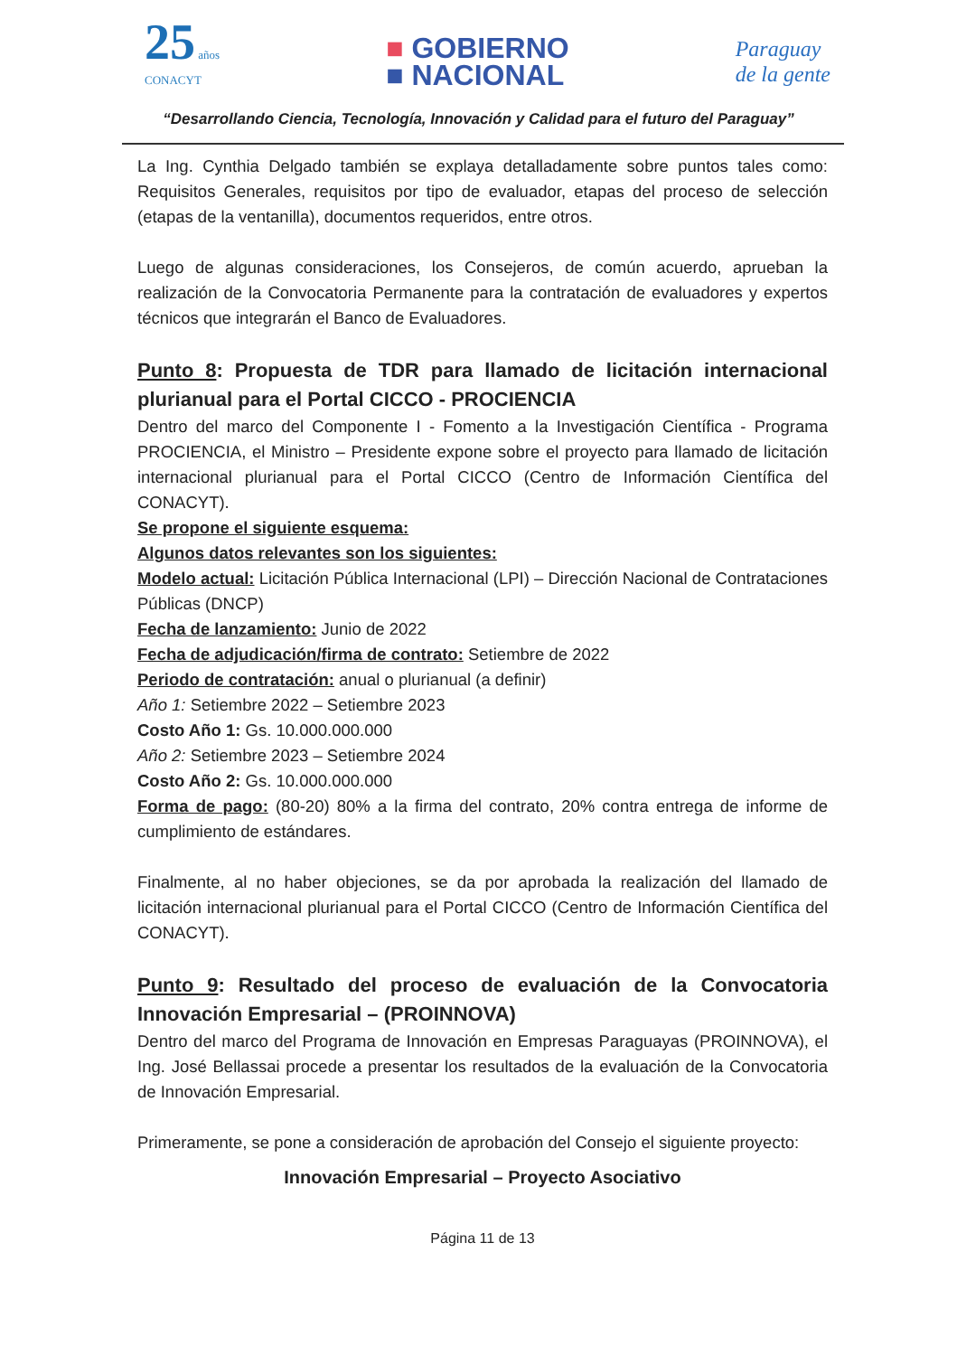25 años
CONACYT
■ GOBIERNO
■ NACIONAL
Paraguay
de la gente
“Desarrollando Ciencia, Tecnología, Innovación y Calidad para el futuro del Paraguay”
La Ing. Cynthia Delgado también se explaya detalladamente sobre puntos tales como: Requisitos Generales, requisitos por tipo de evaluador, etapas del proceso de selección (etapas de la ventanilla), documentos requeridos, entre otros.
Luego de algunas consideraciones, los Consejeros, de común acuerdo, aprueban la realización de la Convocatoria Permanente para la contratación de evaluadores y expertos técnicos que integrarán el Banco de Evaluadores.
Punto 8: Propuesta de TDR para llamado de licitación internacional plurianual para el Portal CICCO - PROCIENCIA
Dentro del marco del Componente I - Fomento a la Investigación Científica - Programa PROCIENCIA, el Ministro – Presidente expone sobre el proyecto para llamado de licitación internacional plurianual para el Portal CICCO (Centro de Información Científica del CONACYT).
Se propone el siguiente esquema:
Algunos datos relevantes son los siguientes:
Modelo actual: Licitación Pública Internacional (LPI) – Dirección Nacional de Contrataciones Públicas (DNCP)
Fecha de lanzamiento: Junio de 2022
Fecha de adjudicación/firma de contrato: Setiembre de 2022
Periodo de contratación: anual o plurianual (a definir)
Año 1: Setiembre 2022 – Setiembre 2023
Costo Año 1: Gs. 10.000.000.000
Año 2: Setiembre 2023 – Setiembre 2024
Costo Año 2: Gs. 10.000.000.000
Forma de pago: (80-20) 80% a la firma del contrato, 20% contra entrega de informe de cumplimiento de estándares.
Finalmente, al no haber objeciones, se da por aprobada la realización del llamado de licitación internacional plurianual para el Portal CICCO (Centro de Información Científica del CONACYT).
Punto 9: Resultado del proceso de evaluación de la Convocatoria Innovación Empresarial – (PROINNOVA)
Dentro del marco del Programa de Innovación en Empresas Paraguayas (PROINNOVA), el Ing. José Bellassai procede a presentar los resultados de la evaluación de la Convocatoria de Innovación Empresarial.
Primeramente, se pone a consideración de aprobación del Consejo el siguiente proyecto:
Innovación Empresarial – Proyecto Asociativo
Página 11 de 13